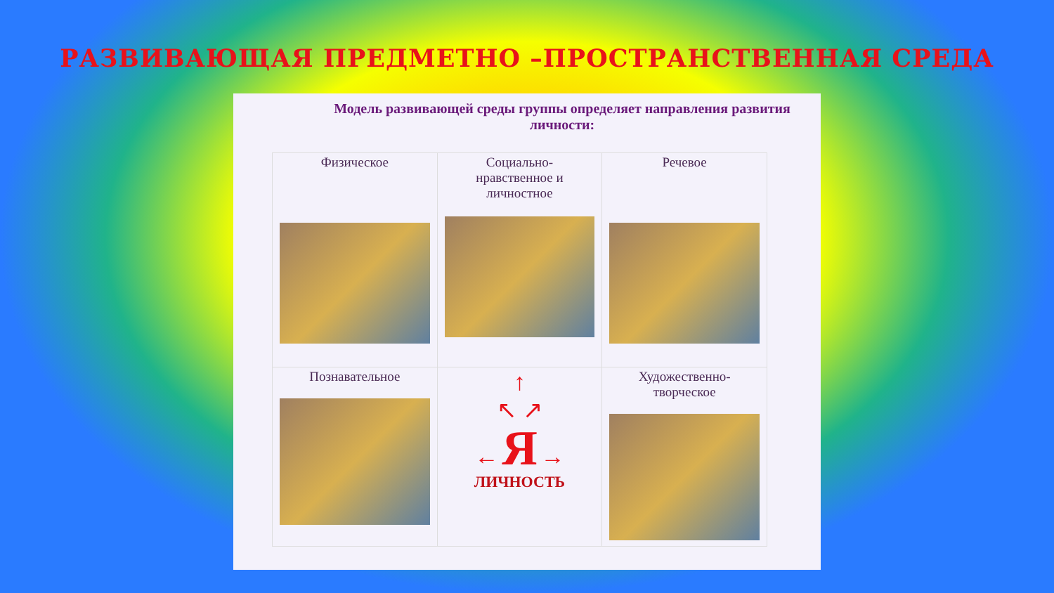РАЗВИВАЮЩАЯ ПРЕДМЕТНО –ПРОСТРАНСТВЕННАЯ СРЕДА
Модель развивающей среды группы определяет направления развития личности:
| Физическое | Социально- нравственное и личностное | Речевое |
| Познавательное | ↑ ↖ ↗ ← Я → ЛИЧНОСТЬ | Художественно- творческое |